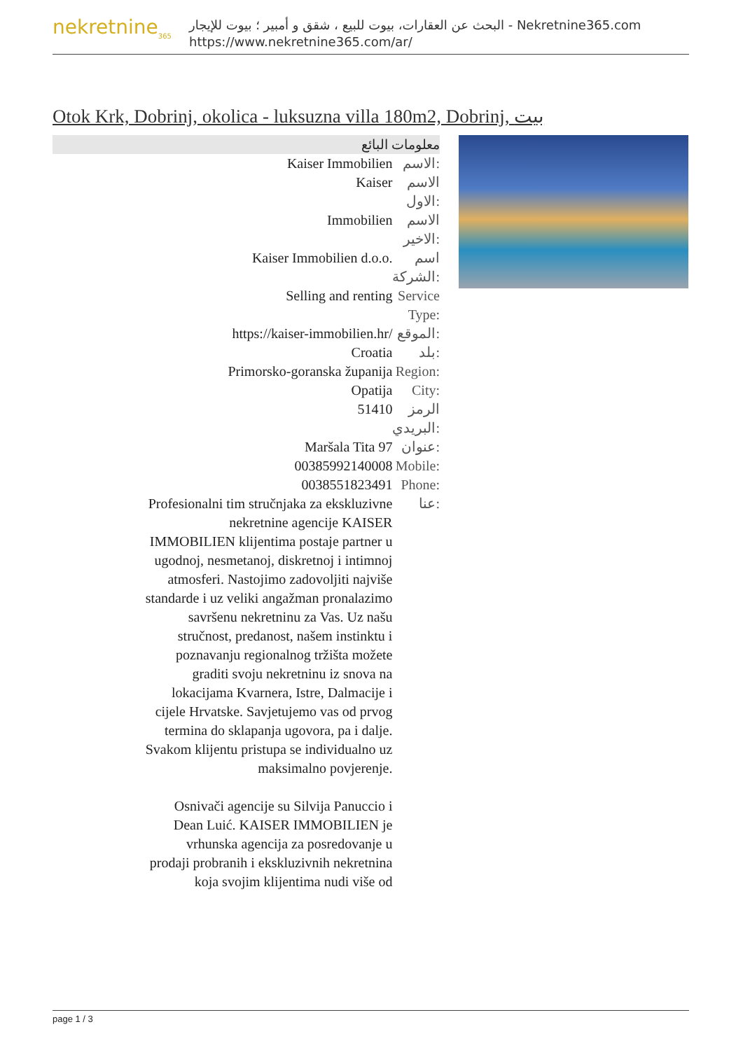nekretnine<sub>365</sub>
البحث عن العقارات، بيوت للبيع ، شقق و أمبير ؛ بيوت للإيجار - Nekretnine365.com
https://www.nekretnine365.com/ar/
Otok Krk, Dobrinj, okolica - luksuzna villa 180m2, Dobrinj, بيت
معلومات البائع
| Kaiser Immobilien | الاسم: |
| Kaiser | الاسم الاول: |
| Immobilien | الاسم الاخير: |
| Kaiser Immobilien d.o.o. | اسم الشركة: |
| Selling and renting | Service Type: |
| https://kaiser-immobilien.hr/ | الموقع: |
| Croatia | بلد: |
| Primorsko-goranska županija | Region: |
| Opatija | City: |
| 51410 | الرمز البريدي: |
| Maršala Tita 97 | عنوان: |
| 00385992140008 | Mobile: |
| 0038551823491 | Phone: |
| Profesionalni tim stručnjaka za ekskluzivne nekretnine agencije KAISER IMMOBILIEN klijentima postaje partner u ugodnoj, nesmetanoj, diskretnoj i intimnoj atmosferi. Nastojimo zadovoljiti najviše standarde i uz veliki angažman pronalazimo savršenu nekretninu za Vas. Uz našu stručnost, predanost, našem instinktu i poznavanju regionalnog tržišta možete graditi svoju nekretninu iz snova na lokacijama Kvarnera, Istre, Dalmacije i cijele Hrvatske. Savjetujemo vas od prvog termina do sklapanja ugovora, pa i dalje. Svakom klijentu pristupa se individualno uz maksimalno povjerenje. Osnivači agencije su Silvija Panuccio i Dean Luić. KAISER IMMOBILIEN je vrhunska agencija za posredovanje u prodaji probranih i ekskluzivnih nekretnina koja svojim klijentima nudi više od | عنا: |
page 1 / 3